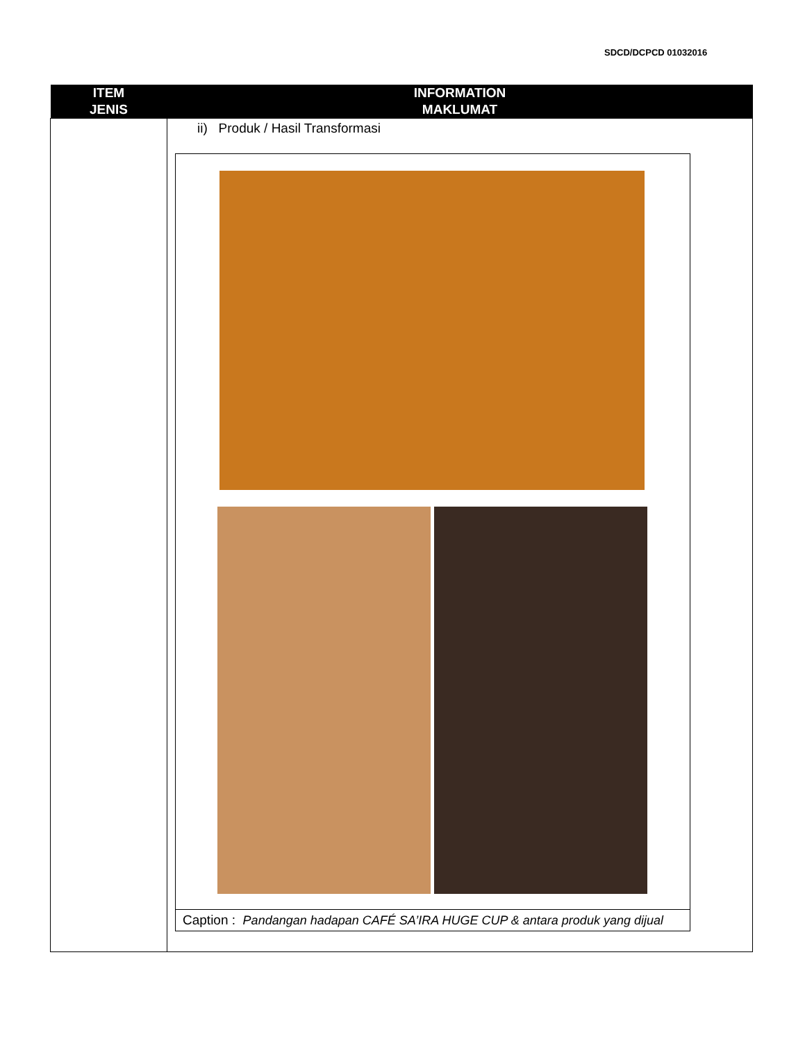SDCD/DCPCD 01032016
| ITEM JENIS | INFORMATION MAKLUMAT |
| --- | --- |
| | ii) Produk / Hasil Transformasi Caption : Pandangan hadapan CAFÉ SA’IRA HUGE CUP & antara produk yang dijual |